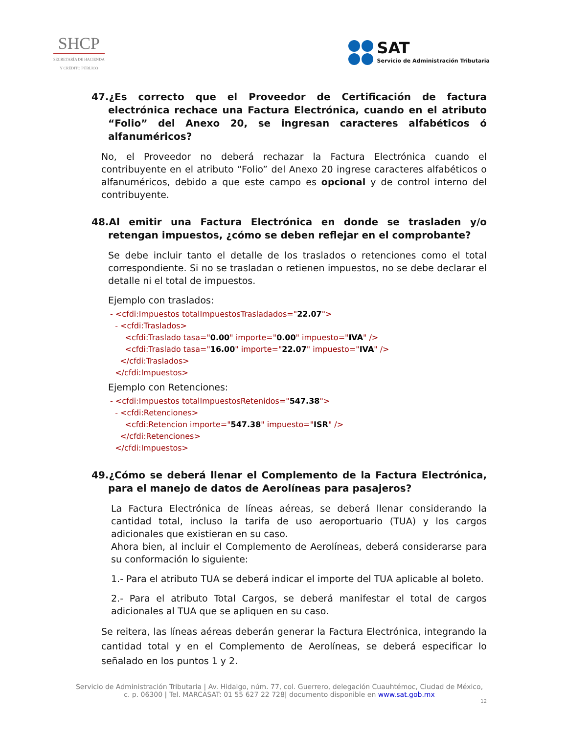SHCP
SECRETARÍA DE HACIENDA
Y CRÉDITO PÚBLICO
SAT
Servicio de Administración Tributaria
47.¿Es correcto que el Proveedor de Certificación de factura electrónica rechace una Factura Electrónica, cuando en el atributo “Folio” del Anexo 20, se ingresan caracteres alfabéticos ó alfanuméricos?
No, el Proveedor no deberá rechazar la Factura Electrónica cuando el contribuyente en el atributo “Folio” del Anexo 20 ingrese caracteres alfabéticos o alfanuméricos, debido a que este campo es opcional y de control interno del contribuyente.
48.Al emitir una Factura Electrónica en donde se trasladen y/o retengan impuestos, ¿cómo se deben reflejar en el comprobante?
Se debe incluir tanto el detalle de los traslados o retenciones como el total correspondiente. Si no se trasladan o retienen impuestos, no se debe declarar el detalle ni el total de impuestos.
Ejemplo con traslados:
- <cfdi:Impuestos totalImpuestosTrasladados="22.07">
- <cfdi:Traslados>
<cfdi:Traslado tasa="0.00" importe="0.00" impuesto="IVA" />
<cfdi:Traslado tasa="16.00" importe="22.07" impuesto="IVA" />
</cfdi:Traslados>
</cfdi:Impuestos>
Ejemplo con Retenciones:
- <cfdi:Impuestos totalImpuestosRetenidos="547.38">
- <cfdi:Retenciones>
<cfdi:Retencion importe="547.38" impuesto="ISR" />
</cfdi:Retenciones>
</cfdi:Impuestos>
49.¿Cómo se deberá llenar el Complemento de la Factura Electrónica, para el manejo de datos de Aerolíneas para pasajeros?
La Factura Electrónica de líneas aéreas, se deberá llenar considerando la cantidad total, incluso la tarifa de uso aeroportuario (TUA) y los cargos adicionales que existieran en su caso.
Ahora bien, al incluir el Complemento de Aerolíneas, deberá considerarse para su conformación lo siguiente:
1.- Para el atributo TUA se deberá indicar el importe del TUA aplicable al boleto.
2.- Para el atributo Total Cargos, se deberá manifestar el total de cargos adicionales al TUA que se apliquen en su caso.
Se reitera, las líneas aéreas deberán generar la Factura Electrónica, integrando la cantidad total y en el Complemento de Aerolíneas, se deberá especificar lo señalado en los puntos 1 y 2.
Servicio de Administración Tributaria | Av. Hidalgo, núm. 77, col. Guerrero, delegación Cuauhtémoc, Ciudad de México,
c. p. 06300 | Tel. MARCASAT: 01 55 627 22 728| documento disponible en www.sat.gob.mx
12